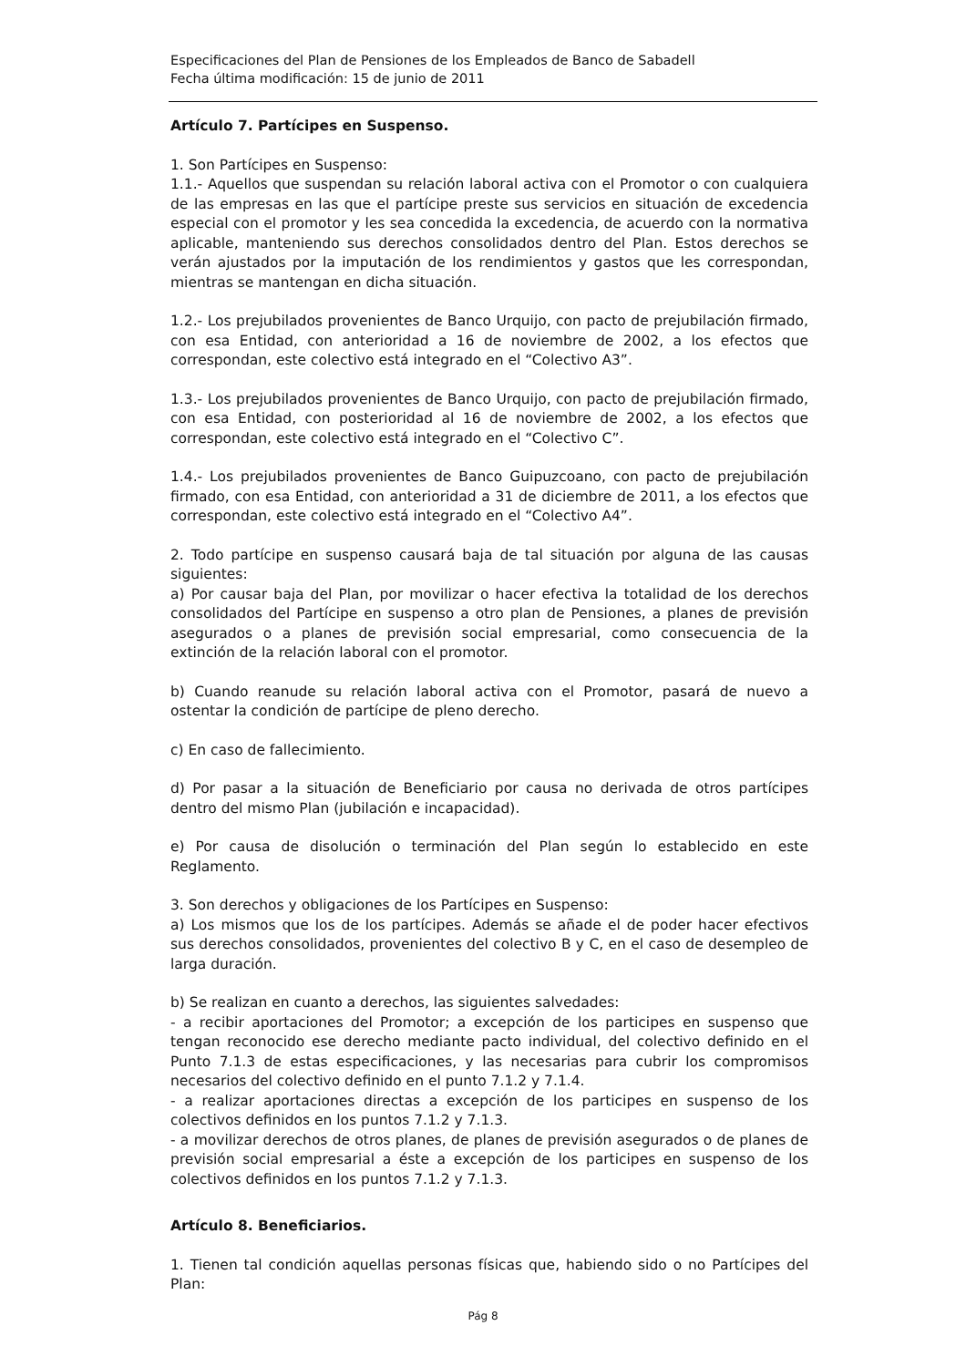Especificaciones del Plan de Pensiones de los Empleados de Banco de Sabadell
Fecha última modificación: 15 de junio de 2011
Artículo 7. Partícipes en Suspenso.
1. Son Partícipes en Suspenso:
1.1.- Aquellos que suspendan su relación laboral activa con el Promotor o con cualquiera de las empresas en las que el partícipe preste sus servicios en situación de excedencia especial con el promotor y les sea concedida la excedencia, de acuerdo con la normativa aplicable, manteniendo sus derechos consolidados dentro del Plan. Estos derechos se verán ajustados por la imputación de los rendimientos y gastos que les correspondan, mientras se mantengan en dicha situación.
1.2.- Los prejubilados provenientes de Banco Urquijo, con pacto de prejubilación firmado, con esa Entidad, con anterioridad a 16 de noviembre de 2002, a los efectos que correspondan, este colectivo está integrado en el “Colectivo A3”.
1.3.- Los prejubilados provenientes de Banco Urquijo, con pacto de prejubilación firmado, con esa Entidad, con posterioridad al 16 de noviembre de 2002, a los efectos que correspondan, este colectivo está integrado en el “Colectivo C”.
1.4.- Los prejubilados provenientes de Banco Guipuzcoano, con pacto de prejubilación firmado, con esa Entidad, con anterioridad a 31 de diciembre de 2011, a los efectos que correspondan, este colectivo está integrado en el “Colectivo A4”.
2. Todo partícipe en suspenso causará baja de tal situación por alguna de las causas siguientes:
a) Por causar baja del Plan, por movilizar o hacer efectiva la totalidad de los derechos consolidados del Partícipe en suspenso a otro plan de Pensiones, a planes de previsión asegurados o a planes de previsión social empresarial, como consecuencia de la extinción de la relación laboral con el promotor.
b) Cuando reanude su relación laboral activa con el Promotor, pasará de nuevo a ostentar la condición de partícipe de pleno derecho.
c) En caso de fallecimiento.
d) Por pasar a la situación de Beneficiario por causa no derivada de otros partícipes dentro del mismo Plan (jubilación e incapacidad).
e) Por causa de disolución o terminación del Plan según lo establecido en este Reglamento.
3. Son derechos y obligaciones de los Partícipes en Suspenso:
a) Los mismos que los de los partícipes. Además se añade el de poder hacer efectivos sus derechos consolidados, provenientes del colectivo B y C, en el caso de desempleo de larga duración.
b) Se realizan en cuanto a derechos, las siguientes salvedades:
- a recibir aportaciones del Promotor; a excepción de los participes en suspenso que tengan reconocido ese derecho mediante pacto individual, del colectivo definido en el Punto 7.1.3 de estas especificaciones, y las necesarias para cubrir los compromisos necesarios del colectivo definido en el punto 7.1.2 y 7.1.4.
- a realizar aportaciones directas a excepción de los participes en suspenso de los colectivos definidos en los puntos 7.1.2 y 7.1.3.
- a movilizar derechos de otros planes, de planes de previsión asegurados o de planes de previsión social empresarial a éste a excepción de los participes en suspenso de los colectivos definidos en los puntos 7.1.2 y 7.1.3.
Artículo 8. Beneficiarios.
1. Tienen tal condición aquellas personas físicas que, habiendo sido o no Partícipes del Plan:
Pág 8